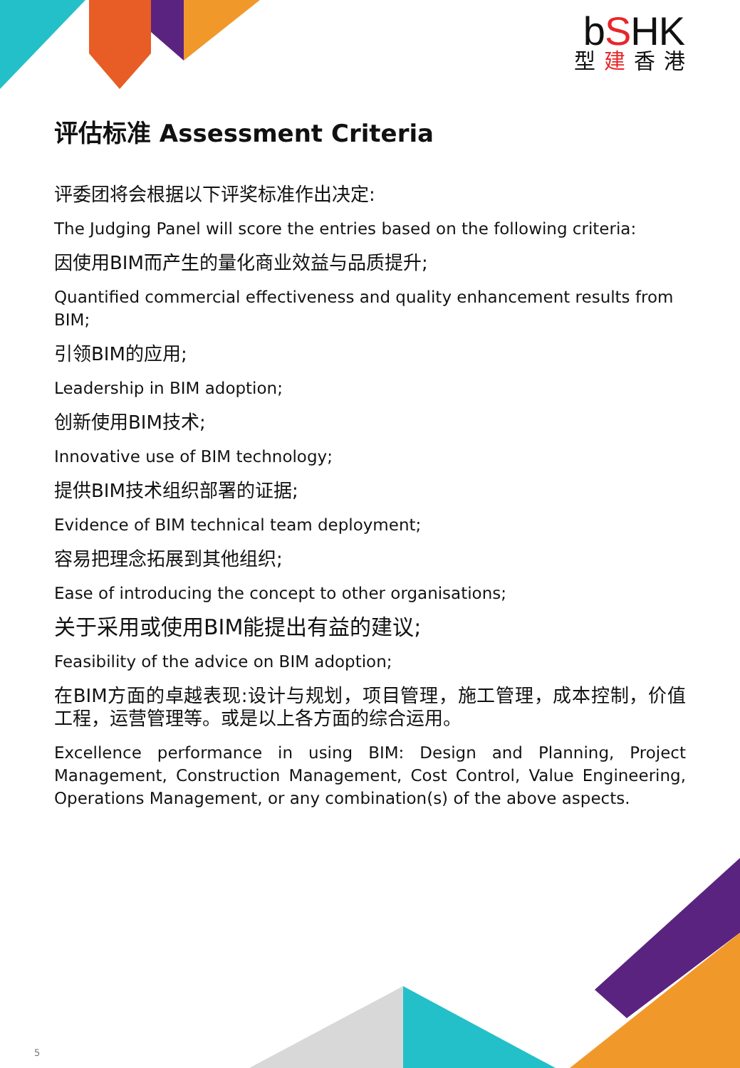bSHK
型建香港
评估标准 Assessment Criteria
评委团将会根据以下评奖标准作出决定:
The Judging Panel will score the entries based on the following criteria:
因使用BIM而产生的量化商业效益与品质提升;
Quantified commercial effectiveness and quality enhancement results from BIM;
引领BIM的应用;
Leadership in BIM adoption;
创新使用BIM技术;
Innovative use of BIM technology;
提供BIM技术组织部署的证据;
Evidence of BIM technical team deployment;
容易把理念拓展到其他组织;
Ease of introducing the concept to other organisations;
关于采用或使用BIM能提出有益的建议;
Feasibility of the advice on BIM adoption;
在BIM方面的卓越表现:设计与规划，项目管理，施工管理，成本控制，价值工程，运营管理等。或是以上各方面的综合运用。
Excellence performance in using BIM: Design and Planning, Project Management, Construction Management, Cost Control, Value Engineering, Operations Management, or any combination(s) of the above aspects.
5